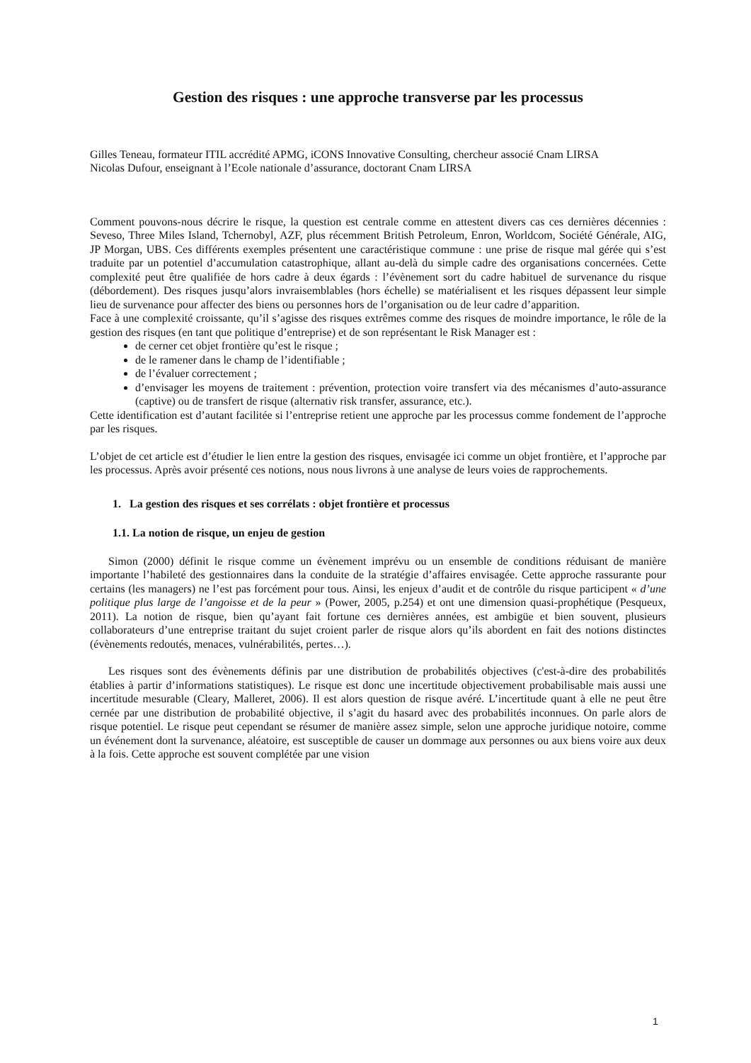Gestion des risques : une approche transverse par les processus
Gilles Teneau, formateur ITIL accrédité APMG, iCONS Innovative Consulting, chercheur associé Cnam LIRSA
Nicolas Dufour, enseignant à l’Ecole nationale d’assurance, doctorant Cnam LIRSA
Comment pouvons-nous décrire le risque, la question est centrale comme en attestent divers cas ces dernières décennies : Seveso, Three Miles Island, Tchernobyl, AZF, plus récemment British Petroleum, Enron, Worldcom, Société Générale, AIG, JP Morgan, UBS. Ces différents exemples présentent une caractéristique commune : une prise de risque mal gérée qui s’est traduite par un potentiel d’accumulation catastrophique, allant au-delà du simple cadre des organisations concernées. Cette complexité peut être qualifiée de hors cadre à deux égards : l’évènement sort du cadre habituel de survenance du risque (débordement). Des risques jusqu’alors invraisemblables (hors échelle) se matérialisent et les risques dépassent leur simple lieu de survenance pour affecter des biens ou personnes hors de l’organisation ou de leur cadre d’apparition.
Face à une complexité croissante, qu’il s’agisse des risques extrêmes comme des risques de moindre importance, le rôle de la gestion des risques (en tant que politique d’entreprise) et de son représentant le Risk Manager est :
de cerner cet objet frontière qu’est le risque ;
de le ramener dans le champ de l’identifiable ;
de l’évaluer correctement ;
d’envisager les moyens de traitement : prévention, protection voire transfert via des mécanismes d’auto-assurance (captive) ou de transfert de risque (alternativ risk transfer, assurance, etc.).
Cette identification est d’autant facilitée si l’entreprise retient une approche par les processus comme fondement de l’approche par les risques.
L’objet de cet article est d’étudier le lien entre la gestion des risques, envisagée ici comme un objet frontière, et l’approche par les processus. Après avoir présenté ces notions, nous nous livrons à une analyse de leurs voies de rapprochements.
1. La gestion des risques et ses corrélats : objet frontière et processus
1.1. La notion de risque, un enjeu de gestion
Simon (2000) définit le risque comme un évènement imprévu ou un ensemble de conditions réduisant de manière importante l’habileté des gestionnaires dans la conduite de la stratégie d’affaires envisagée. Cette approche rassurante pour certains (les managers) ne l’est pas forcément pour tous. Ainsi, les enjeux d’audit et de contrôle du risque participent « d’une politique plus large de l’angoisse et de la peur » (Power, 2005, p.254) et ont une dimension quasi-prophétique (Pesqueux, 2011). La notion de risque, bien qu’ayant fait fortune ces dernières années, est ambigüe et bien souvent, plusieurs collaborateurs d’une entreprise traitant du sujet croient parler de risque alors qu’ils abordent en fait des notions distinctes (évènements redoutés, menaces, vulnérabilités, pertes…).
Les risques sont des évènements définis par une distribution de probabilités objectives (c'est-à-dire des probabilités établies à partir d’informations statistiques). Le risque est donc une incertitude objectivement probabilisable mais aussi une incertitude mesurable (Cleary, Malleret, 2006). Il est alors question de risque avéré. L’incertitude quant à elle ne peut être cernée par une distribution de probabilité objective, il s’agit du hasard avec des probabilités inconnues. On parle alors de risque potentiel. Le risque peut cependant se résumer de manière assez simple, selon une approche juridique notoire, comme un événement dont la survenance, aléatoire, est susceptible de causer un dommage aux personnes ou aux biens voire aux deux à la fois. Cette approche est souvent complétée par une vision
1